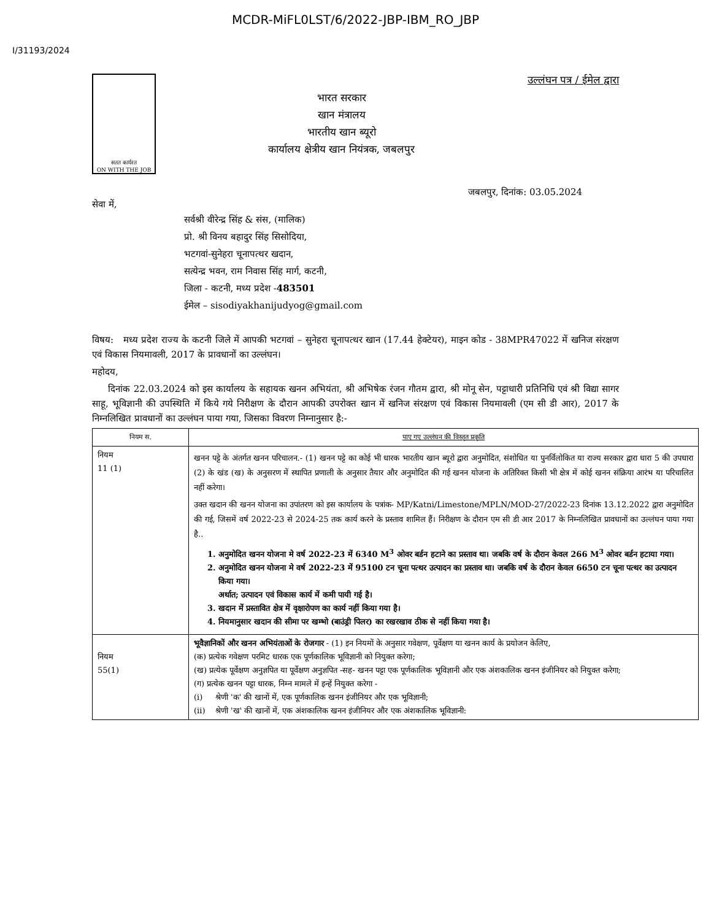MCDR-MiFL0LST/6/2022-JBP-IBM_RO_JBP
I/31193/2024
सतत कार्यरत
ON WITH THE JOB
भारत सरकार
खान मंत्रालय
भारतीय खान ब्यूरो
कार्यालय क्षेत्रीय खान नियंत्रक, जबलपुर
उल्लंघन पत्र / ईमेल द्वारा
जबलपुर, दिनांक: 03.05.2024
सेवा में,
सर्वश्री वीरेन्द्र सिंह & संस, (मालिक)
प्रो. श्री विनय बहादुर सिंह सिसोदिया,
भटगवां-सुनेहरा चूनापत्थर खदान,
सत्येन्द्र भवन, राम निवास सिंह मार्ग, कटनी,
जिला - कटनी, मध्य प्रदेश -483501
ईमेल – sisodiyakhanijudyog@gmail.com
विषय: मध्य प्रदेश राज्य के कटनी जिले में आपकी भटगवां – सुनेहरा चूनापत्थर खान (17.44 हेक्टेयर), माइन कोड - 38MPR47022 में खनिज संरक्षण एवं विकास नियमावली, 2017 के प्रावधानों का उल्लंघन।
महोदय,
दिनांक 22.03.2024 को इस कार्यालय के सहायक खनन अभियंता, श्री अभिषेक रंजन गौतम द्वारा, श्री मोनू सेन, पट्टाधारी प्रतिनिधि एवं श्री विद्या सागर साहू, भूविज्ञानी की उपस्थिति में किये गये निरीक्षण के दौरान आपकी उपरोक्त खान में खनिज संरक्षण एवं विकास नियमावली (एम सी डी आर), 2017 के निम्नलिखित प्रावधानों का उल्लंघन पाया गया, जिसका विवरण निम्नानुसार है:-
| नियम स. | पाए गए उल्लंघन की विस्तृत प्रकृति |
| --- | --- |
| नियम 11 (1) | खनन पट्टे के अंतर्गत खनन परिचालन.- (1) खनन पट्टे का कोई भी धारक भारतीय खान ब्यूरो द्वारा अनुमोदित, संशोधित या पुनर्विलोकित या राज्य सरकार द्वारा धारा 5 की उपधारा (2) के खंड (ख) के अनुसरण में स्थापित प्रणाली के अनुसार तैयार और अनुमोदित की गई खनन योजना के अतिरिक्त किसी भी क्षेत्र में कोई खनन संक्रिया आरंभ या परिचालित नहीं करेगा। उक्त खदान की खनन योजना का उपांतरण को इस कार्यालय के पत्रांक- MP/Katni/Limestone/MPLN/MOD-27/2022-23 दिनांक 13.12.2022 द्वारा अनुमोदित की गई, जिसमें वर्ष 2022-23 से 2024-25 तक कार्य करने के प्रस्ताव शामिल हैं। निरीक्षण के दौरान एम सी डी आर 2017 के निम्नलिखित प्रावधानों का उल्लंघन पाया गया है.. 1. अनुमोदित खनन योजना मे वर्ष 2022-23 में 6340 M<sup>3</sup> ओवर बर्डन हटाने का प्रस्ताव था। जबकि वर्ष के दौरान केवल 266 M<sup>3</sup> ओवर बर्डन हटाया गया। 2. अनुमोदित खनन योजना मे वर्ष 2022-23 में 95100 टन चूना पत्थर उत्पादन का प्रस्ताव था। जबकि वर्ष के दौरान केवल 6650 टन चूना पत्थर का उत्पादन किया गया। अर्थात; उत्पादन एवं विकास कार्य में कमी पायी गई है। 3. खदान में प्रस्तावित क्षेत्र में वृक्षारोपण का कार्य नहीं किया गया है। 4. नियमानुसार खदान की सीमा पर खम्भो (बाउंड्री पिलर) का रखरखाव ठीक से नहीं किया गया है। |
| नियम 55(1) | भूवैज्ञानिकों और खनन अभियंताओं के रोजगार - (1) इन नियमों के अनुसार गवेक्षण, पूर्वेक्षण या खनन कार्य के प्रयोजन केलिए, (क) प्रत्येक गवेक्षण परमिट धारक एक पूर्णकालिक भूविज्ञानी को नियुक्त करेगा; (ख) प्रत्येक पूर्वेक्षण अनुज्ञपित या पूर्वेक्षण अनुज्ञपित -सह- खनन पट्टा एक पूर्णकालिक भूविज्ञानी और एक अंशकालिक खनन इंजीनियर को नियुक्त करेगा; (ग) प्रत्येक खनन पट्टा धारक, निम्न मामले में इन्हें नियुक्त करेगा - (i) श्रेणी 'क' की खानों में, एक पूर्णकालिक खनन इंजीनियर और एक भूविज्ञानी; (ii) श्रेणी 'ख' की खानों में, एक अंशकालिक खनन इंजीनियर और एक अंशकालिक भूविज्ञानी: |